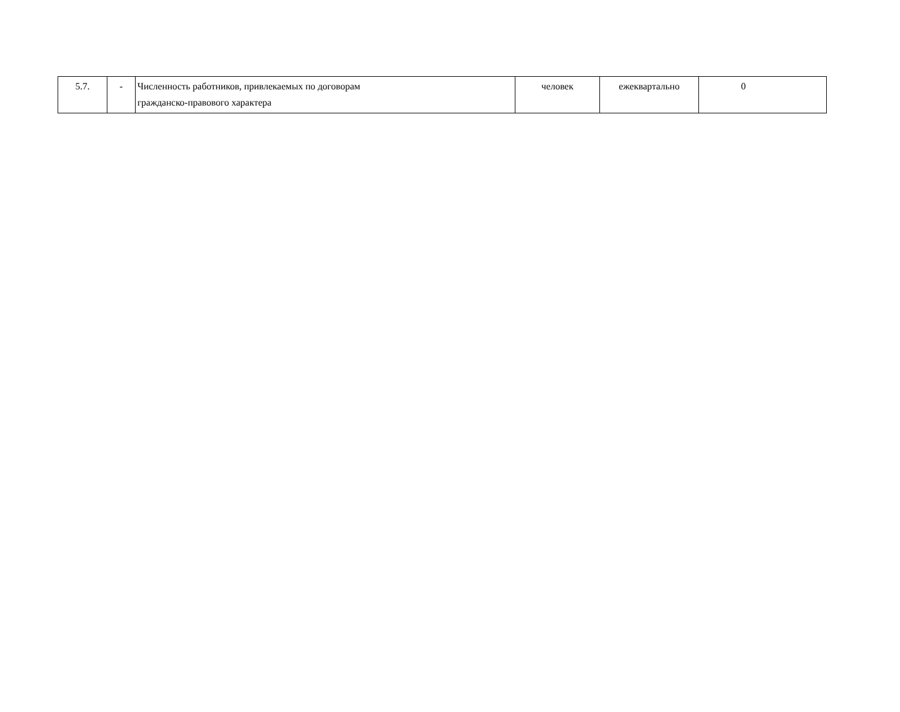| 5.7. | - | Численность работников, привлекаемых по договорам гражданско-правового характера | человек | ежеквартально | 0 |